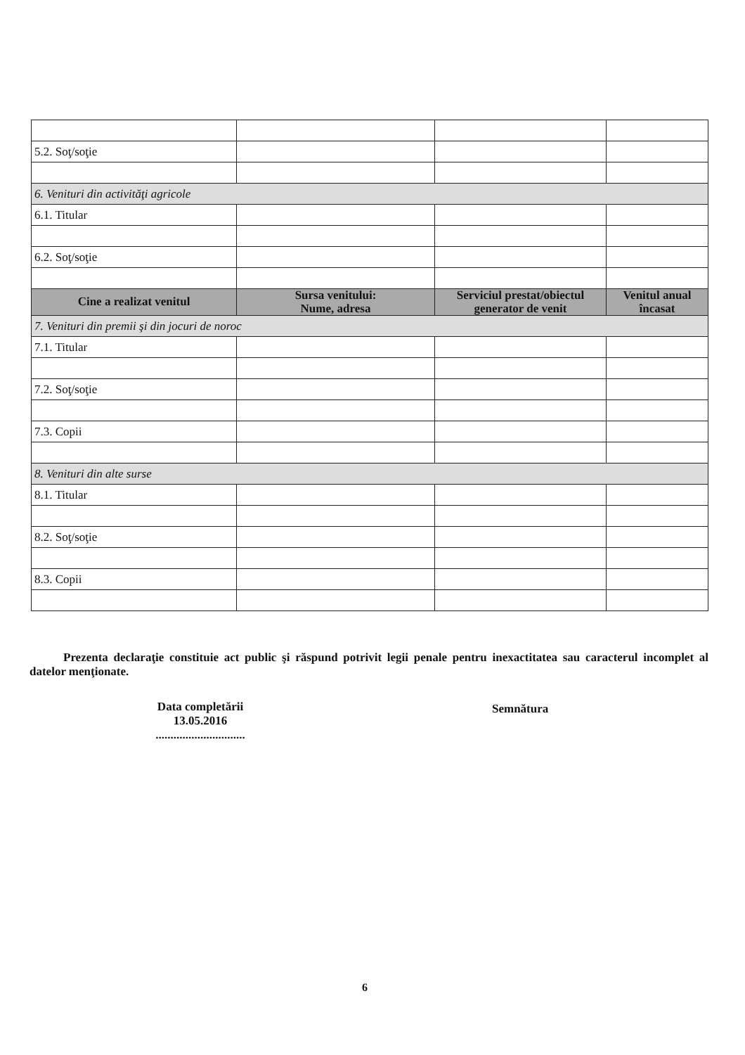| 5.2. Soţ/soţie | | | |
| 6. Venituri din activităţi agricole | | | |
| 6.1. Titular | | | |
| 6.2. Soţ/soţie | | | |
| Cine a realizat venitul | Sursa venitului: Nume, adresa | Serviciul prestat/obiectul generator de venit | Venitul anual încasat |
| 7. Venituri din premii şi din jocuri de noroc | | | |
| 7.1. Titular | | | |
| 7.2. Soţ/soţie | | | |
| 7.3. Copii | | | |
| 8. Venituri din alte surse | | | |
| 8.1. Titular | | | |
| 8.2. Soţ/soţie | | | |
| 8.3. Copii | | | |
Prezenta declaraţie constituie act public şi răspund potrivit legii penale pentru inexactitatea sau caracterul incomplet al datelor menţionate.
Data completării
13.05.2016
..............................
Semnătura
6